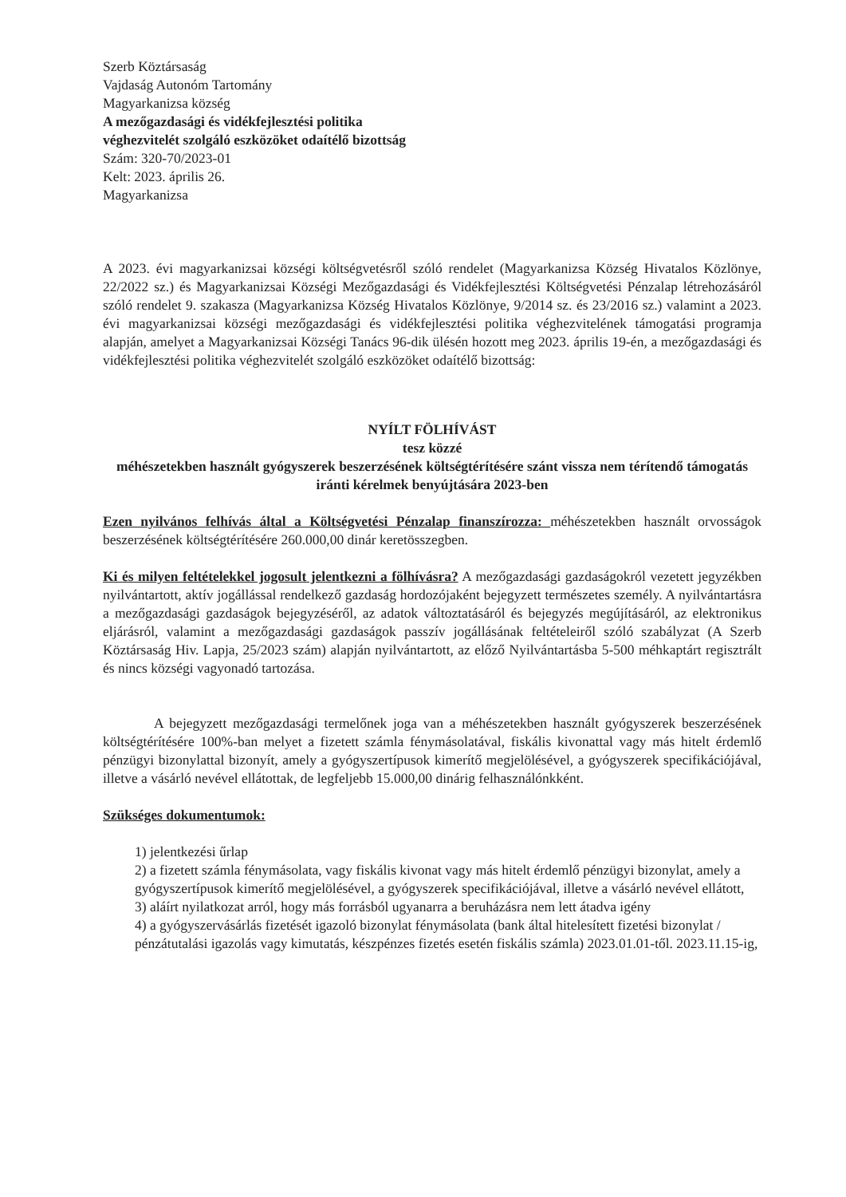Szerb Köztársaság
Vajdaság Autonóm Tartomány
Magyarkanizsa község
A mezőgazdasági és vidékfejlesztési politika
véghezvitelét szolgáló eszközöket odaítélő bizottság
Szám: 320-70/2023-01
Kelt: 2023. április 26.
Magyarkanizsa
A 2023. évi magyarkanizsai községi költségvetésről szóló rendelet (Magyarkanizsa Község Hivatalos Közlönye, 22/2022 sz.) és Magyarkanizsai Községi Mezőgazdasági és Vidékfejlesztési Költségvetési Pénzalap létrehozásáról szóló rendelet 9. szakasza (Magyarkanizsa Község Hivatalos Közlönye, 9/2014 sz. és 23/2016 sz.) valamint a 2023. évi magyarkanizsai községi mezőgazdasági és vidékfejlesztési politika véghezvitelének támogatási programja alapján, amelyet a Magyarkanizsai Községi Tanács 96-dik ülésén hozott meg 2023. április 19-én, a mezőgazdasági és vidékfejlesztési politika véghezvitelét szolgáló eszközöket odaítélő bizottság:
NYÍLT FÖLHÍVÁST
tesz közzé
méhészetekben használt gyógyszerek beszerzésének költségtérítésére szánt vissza nem térítendő támogatás iránti kérelmek benyújtására 2023-ben
Ezen nyilvános felhívás által a Költségvetési Pénzalap finanszírozza: méhészetekben használt orvosságok beszerzésének költségtérítésére 260.000,00 dinár keretösszegben.
Ki és milyen feltételekkel jogosult jelentkezni a fölhívásra? A mezőgazdasági gazdaságokról vezetett jegyzékben nyilvántartott, aktív jogállással rendelkező gazdaság hordozójaként bejegyzett természetes személy. A nyilvántartásra a mezőgazdasági gazdaságok bejegyzéséről, az adatok változtatásáról és bejegyzés megújításáról, az elektronikus eljárásról, valamint a mezőgazdasági gazdaságok passzív jogállásának feltételeiről szóló szabályzat (A Szerb Köztársaság Hiv. Lapja, 25/2023 szám) alapján nyilvántartott, az előző Nyilvántartásba 5-500 méhkaptárt regisztrált és nincs községi vagyonadó tartozása.
A bejegyzett mezőgazdasági termelőnek joga van a méhészetekben használt gyógyszerek beszerzésének költségtérítésére 100%-ban melyet a fizetett számla fénymásolatával, fiskális kivonattal vagy más hitelt érdemlő pénzügyi bizonylattal bizonyít, amely a gyógyszertípusok kimerítő megjelölésével, a gyógyszerek specifikációjával, illetve a vásárló nevével ellátottak, de legfeljebb 15.000,00 dinárig felhasználónkként.
Szükséges dokumentumok:
1) jelentkezési űrlap
2) a fizetett számla fénymásolata, vagy fiskális kivonat vagy más hitelt érdemlő pénzügyi bizonylat, amely a gyógyszertípusok kimerítő megjelölésével, a gyógyszerek specifikációjával, illetve a vásárló nevével ellátott,
3) aláírt nyilatkozat arról, hogy más forrásból ugyanarra a beruházásra nem lett átadva igény
4) a gyógyszervásárlás fizetését igazoló bizonylat fénymásolata (bank által hitelesített fizetési bizonylat / pénzátutalási igazolás vagy kimutatás, készpénzes fizetés esetén fiskális számla) 2023.01.01-től. 2023.11.15-ig,